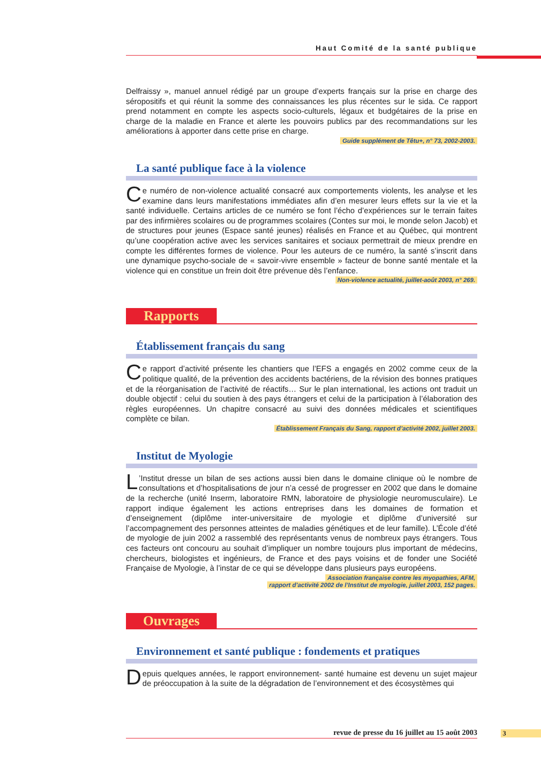Haut Comité de la santé publique
Delfraissy », manuel annuel rédigé par un groupe d’experts français sur la prise en charge des séropositifs et qui réunit la somme des connaissances les plus récentes sur le sida. Ce rapport prend notamment en compte les aspects socio-culturels, légaux et budgétaires de la prise en charge de la maladie en France et alerte les pouvoirs publics par des recommandations sur les améliorations à apporter dans cette prise en charge.
Guide supplément de Têtu+, n° 73, 2002-2003.
La santé publique face à la violence
Ce numéro de non-violence actualité consacré aux comportements violents, les analyse et les examine dans leurs manifestations immédiates afin d’en mesurer leurs effets sur la vie et la santé individuelle. Certains articles de ce numéro se font l’écho d’expériences sur le terrain faites par des infirmières scolaires ou de programmes scolaires (Contes sur moi, le monde selon Jacob) et de structures pour jeunes (Espace santé jeunes) réalisés en France et au Québec, qui montrent qu’une coopération active avec les services sanitaires et sociaux permettrait de mieux prendre en compte les différentes formes de violence. Pour les auteurs de ce numéro, la santé s’inscrit dans une dynamique psycho-sociale de « savoir-vivre ensemble » facteur de bonne santé mentale et la violence qui en constitue un frein doit être prévenue dès l’enfance.
Non-violence actualité, juillet-août 2003, n° 269.
Rapports
Établissement français du sang
Ce rapport d’activité présente les chantiers que l’EFS a engagés en 2002 comme ceux de la politique qualité, de la prévention des accidents bactériens, de la révision des bonnes pratiques et de la réorganisation de l’activité de réactifs… Sur le plan international, les actions ont traduit un double objectif : celui du soutien à des pays étrangers et celui de la participation à l’élaboration des règles européennes. Un chapitre consacré au suivi des données médicales et scientifiques complète ce bilan.
Établissement Français du Sang, rapport d’activité 2002, juillet 2003.
Institut de Myologie
L’Institut dresse un bilan de ses actions aussi bien dans le domaine clinique où le nombre de consultations et d’hospitalisations de jour n’a cessé de progresser en 2002 que dans le domaine de la recherche (unité Inserm, laboratoire RMN, laboratoire de physiologie neuromusculaire). Le rapport indique également les actions entreprises dans les domaines de formation et d’enseignement (diplôme inter-universitaire de myologie et diplôme d’université sur l’accompagnement des personnes atteintes de maladies génétiques et de leur famille). L’École d’été de myologie de juin 2002 a rassemblé des représentants venus de nombreux pays étrangers. Tous ces facteurs ont concouru au souhait d’impliquer un nombre toujours plus important de médecins, chercheurs, biologistes et ingénieurs, de France et des pays voisins et de fonder une Société Française de Myologie, à l’instar de ce qui se développe dans plusieurs pays européens.
Association française contre les myopathies, AFM,
rapport d’activité 2002 de l’Institut de myologie, juillet 2003, 152 pages.
Ouvrages
Environnement et santé publique : fondements et pratiques
Depuis quelques années, le rapport environnement- santé humaine est devenu un sujet majeur de préoccupation à la suite de la dégradation de l’environnement et des écosystèmes qui
revue de presse du 16 juillet au 15 août 2003 3